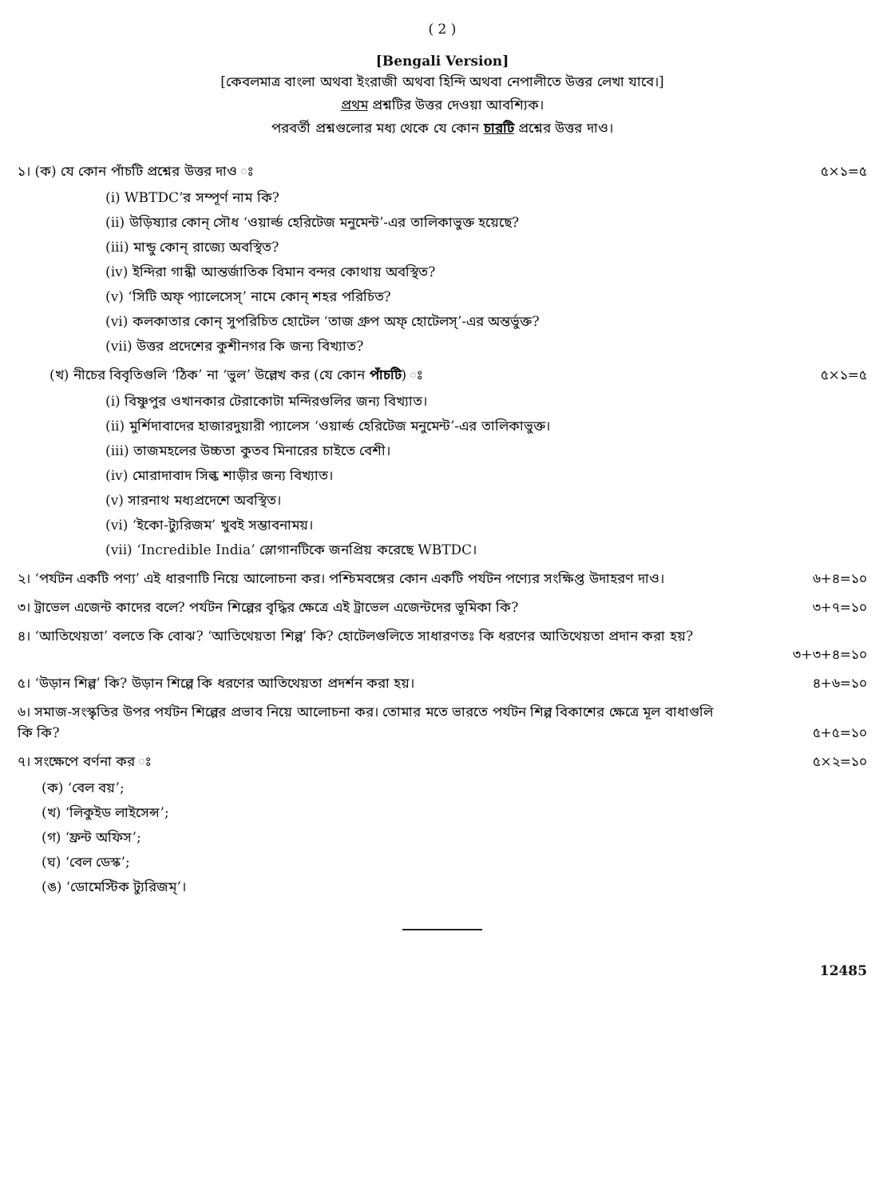( 2 )
[Bengali Version]
[কেবলমাত্র বাংলা অথবা ইংরাজী অথবা হিন্দি অথবা নেপালীতে উত্তর লেখা যাবে।]
প্রথম প্রশ্নটির উত্তর দেওয়া আবশ্যিক।
পরবর্তী প্রশ্নগুলোর মধ্য থেকে যে কোন চারটি প্রশ্নের উত্তর দাও।
১। (ক) যে কোন পাঁচটি প্রশ্নের উত্তর দাও ঃ ৫×১=৫
(i) WBTDC’র সম্পূর্ণ নাম কি?
(ii) উড়িষ্যার কোন্ সৌধ ‘ওয়ার্ল্ড হেরিটেজ মনুমেন্ট’-এর তালিকাভুক্ত হয়েছে?
(iii) মান্ডু কোন্ রাজ্যে অবস্থিত?
(iv) ইন্দিরা গান্ধী আন্তর্জাতিক বিমান বন্দর কোথায় অবস্থিত?
(v) ‘সিটি অফ্ প্যালেসেস্’ নামে কোন্ শহর পরিচিত?
(vi) কলকাতার কোন্ সুপরিচিত হোটেল ‘তাজ গ্রুপ অফ্ হোটেলস্’-এর অন্তর্ভুক্ত?
(vii) উত্তর প্রদেশের কুশীনগর কি জন্য বিখ্যাত?
(খ) নীচের বিবৃতিগুলি ‘ঠিক’ না ‘ভুল’ উল্লেখ কর (যে কোন পাঁচটি) ঃ ৫×১=৫
(i) বিষ্ণুপুর ওখানকার টেরাকোটা মন্দিরগুলির জন্য বিখ্যাত।
(ii) মুর্শিদাবাদের হাজারদুয়ারী প্যালেস ‘ওয়ার্ল্ড হেরিটেজ মনুমেন্ট’-এর তালিকাভুক্ত।
(iii) তাজমহলের উচ্চতা কুতব মিনারের চাইতে বেশী।
(iv) মোরাদাবাদ সিল্ক শাড়ীর জন্য বিখ্যাত।
(v) সারনাথ মধ্যপ্রদেশে অবস্থিত।
(vi) ‘ইকো-ট্যুরিজম’ খুবই সম্ভাবনাময়।
(vii) ‘Incredible India’ স্লোগানটিকে জনপ্রিয় করেছে WBTDC।
২। ‘পর্যটন একটি পণ্য’ এই ধারণাটি নিয়ে আলোচনা কর। পশ্চিমবঙ্গের কোন একটি পর্যটন পণ্যের সংক্ষিপ্ত উদাহরণ দাও। ৬+৪=১০
৩। ট্রাভেল এজেন্ট কাদের বলে? পর্যটন শিল্পের বৃদ্ধির ক্ষেত্রে এই ট্রাভেল এজেন্টদের ভূমিকা কি? ৩+৭=১০
৪। ‘আতিথেয়তা’ বলতে কি বোঝ? ‘আতিথেয়তা শিল্প’ কি? হোটেলগুলিতে সাধারণতঃ কি ধরণের আতিথেয়তা প্রদান করা হয়?
৩+৩+৪=১০
৫। ‘উড়ান শিল্প’ কি? উড়ান শিল্পে কি ধরণের আতিথেয়তা প্রদর্শন করা হয়। ৪+৬=১০
৬। সমাজ-সংস্কৃতির উপর পর্যটন শিল্পের প্রভাব নিয়ে আলোচনা কর। তোমার মতে ভারতে পর্যটন শিল্প বিকাশের ক্ষেত্রে মূল বাধাগুলি
কি কি? ৫+৫=১০
৭। সংক্ষেপে বর্ণনা কর ঃ ৫×২=১০
(ক) ‘বেল বয়’;
(খ) ‘লিকুইড লাইসেন্স’;
(গ) ‘ফ্রন্ট অফিস’;
(ঘ) ‘বেল ডেস্ক’;
(ঙ) ‘ডোমেস্টিক ট্যুরিজম্’।
12485